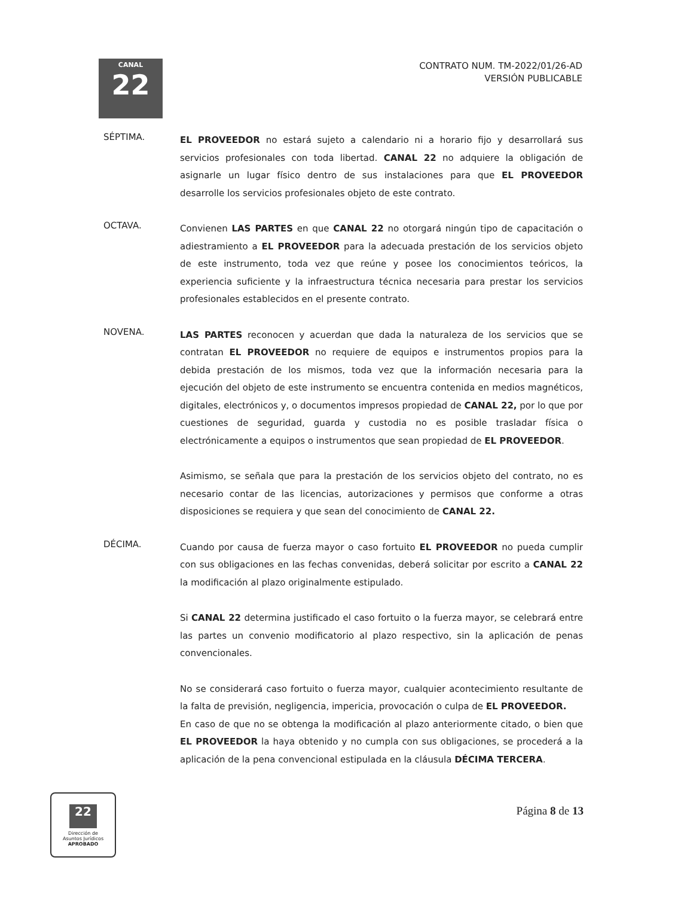CANAL
22
CONTRATO NUM. TM-2022/01/26-AD
VERSIÓN PUBLICABLE
SÉPTIMA.
EL PROVEEDOR no estará sujeto a calendario ni a horario fijo y desarrollará sus servicios profesionales con toda libertad. CANAL 22 no adquiere la obligación de asignarle un lugar físico dentro de sus instalaciones para que EL PROVEEDOR desarrolle los servicios profesionales objeto de este contrato.
OCTAVA.
Convienen LAS PARTES en que CANAL 22 no otorgará ningún tipo de capacitación o adiestramiento a EL PROVEEDOR para la adecuada prestación de los servicios objeto de este instrumento, toda vez que reúne y posee los conocimientos teóricos, la experiencia suficiente y la infraestructura técnica necesaria para prestar los servicios profesionales establecidos en el presente contrato.
NOVENA.
LAS PARTES reconocen y acuerdan que dada la naturaleza de los servicios que se contratan EL PROVEEDOR no requiere de equipos e instrumentos propios para la debida prestación de los mismos, toda vez que la información necesaria para la ejecución del objeto de este instrumento se encuentra contenida en medios magnéticos, digitales, electrónicos y, o documentos impresos propiedad de CANAL 22, por lo que por cuestiones de seguridad, guarda y custodia no es posible trasladar física o electrónicamente a equipos o instrumentos que sean propiedad de EL PROVEEDOR.
Asimismo, se señala que para la prestación de los servicios objeto del contrato, no es necesario contar de las licencias, autorizaciones y permisos que conforme a otras disposiciones se requiera y que sean del conocimiento de CANAL 22.
DÉCIMA.
Cuando por causa de fuerza mayor o caso fortuito EL PROVEEDOR no pueda cumplir con sus obligaciones en las fechas convenidas, deberá solicitar por escrito a CANAL 22 la modificación al plazo originalmente estipulado.
Si CANAL 22 determina justificado el caso fortuito o la fuerza mayor, se celebrará entre las partes un convenio modificatorio al plazo respectivo, sin la aplicación de penas convencionales.
No se considerará caso fortuito o fuerza mayor, cualquier acontecimiento resultante de la falta de previsión, negligencia, impericia, provocación o culpa de EL PROVEEDOR.
En caso de que no se obtenga la modificación al plazo anteriormente citado, o bien que EL PROVEEDOR la haya obtenido y no cumpla con sus obligaciones, se procederá a la aplicación de la pena convencional estipulada en la cláusula DÉCIMA TERCERA.
22
Dirección de
Asuntos Jurídicos
APROBADO
Página 8 de 13